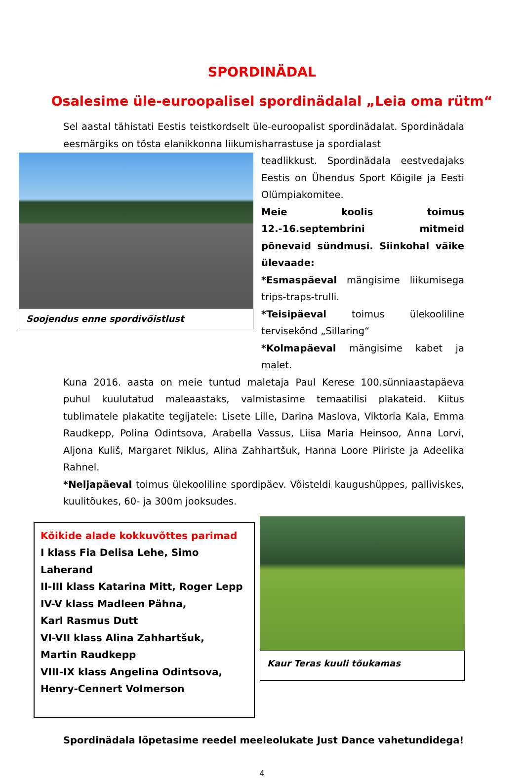SPORDINÄDAL
Osalesime üle-euroopalisel spordinädalal „Leia oma rütm“
Sel aastal tähistati Eestis teistkordselt üle-euroopalist spordinädalat. Spordinädala eesmärgiks on tõsta elanikkonna liikumisharrastuse ja spordialast
Soojendus enne spordivõistlust
teadlikkust. Spordinädala eestvedajaks Eestis on Ühendus Sport Kõigile ja Eesti Olümpiakomitee.
Meie koolis toimus 12.-16.septembrini mitmeid põnevaid sündmusi. Siinkohal väike ülevaade:
*Esmaspäeval mängisime liikumisega trips-traps-trulli.
*Teisipäeval toimus ülekooliline tervisekõnd „Sillaring“
*Kolmapäeval mängisime kabet ja malet.
Kuna 2016. aasta on meie tuntud maletaja Paul Kerese 100.sünniaastapäeva puhul kuulutatud maleaastaks, valmistasime temaatilisi plakateid. Kiitus tublimatele plakatite tegijatele: Lisete Lille, Darina Maslova, Viktoria Kala, Emma Raudkepp, Polina Odintsova, Arabella Vassus, Liisa Maria Heinsoo, Anna Lorvi, Aljona Kuliš, Margaret Niklus, Alina Zahhartšuk, Hanna Loore Piiriste ja Adeelika Rahnel.
*Neljapäeval toimus ülekooliline spordipäev. Võisteldi kaugushüppes, palliviskes, kuulitõukes, 60- ja 300m jooksudes.
Kõikide alade kokkuvõttes parimad
I klass Fia Delisa Lehe, Simo Laherand
II-III klass Katarina Mitt, Roger Lepp
IV-V klass Madleen Pähna,
Karl Rasmus Dutt
VI-VII klass Alina Zahhartšuk,
Martin Raudkepp
VIII-IX klass Angelina Odintsova,
Henry-Cennert Volmerson
Kaur Teras kuuli tõukamas
Spordinädala lõpetasime reedel meeleolukate Just Dance vahetundidega!
4